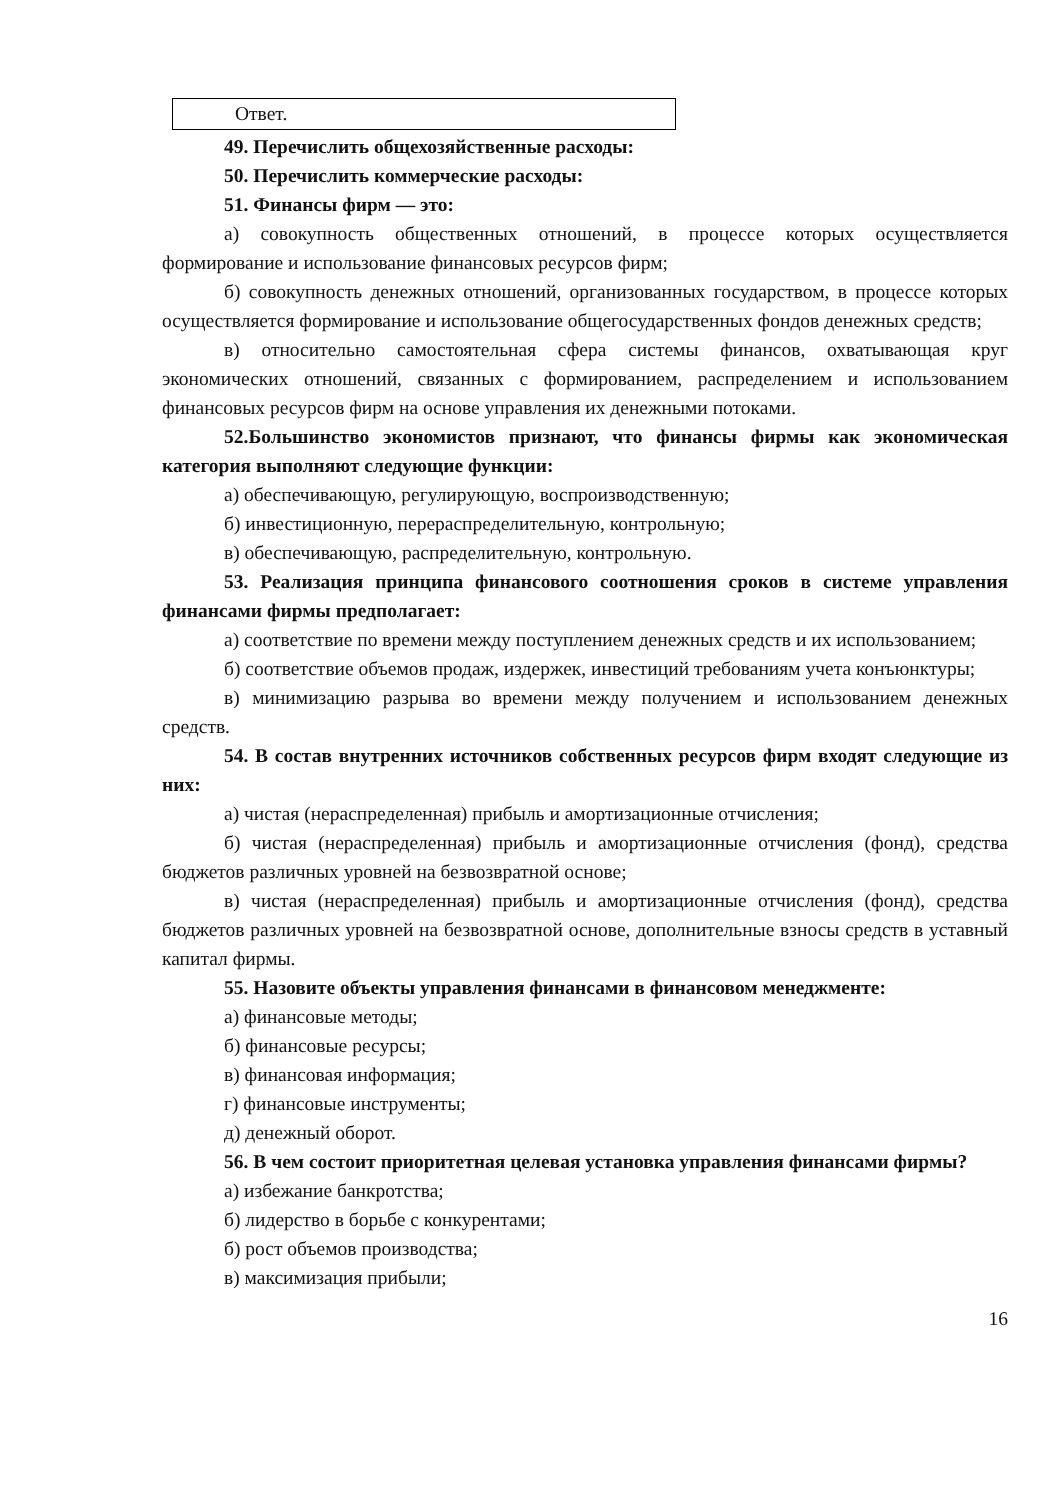Ответ.
49. Перечислить общехозяйственные расходы:
50. Перечислить коммерческие расходы:
51. Финансы фирм — это:
а) совокупность общественных отношений, в процессе которых осуществляется формирование и использование финансовых ресурсов фирм;
б) совокупность денежных отношений, организованных государством, в процессе которых осуществляется формирование и использование общегосударственных фондов денежных средств;
в) относительно самостоятельная сфера системы финансов, охватывающая круг экономических отношений, связанных с формированием, распределением и использованием финансовых ресурсов фирм на основе управления их денежными потоками.
52.Большинство экономистов признают, что финансы фирмы как экономическая категория выполняют следующие функции:
а) обеспечивающую, регулирующую, воспроизводственную;
б) инвестиционную, перераспределительную, контрольную;
в) обеспечивающую, распределительную, контрольную.
53. Реализация принципа финансового соотношения сроков в системе управления финансами фирмы предполагает:
а) соответствие по времени между поступлением денежных средств и их использованием;
б) соответствие объемов продаж, издержек, инвестиций требованиям учета конъюнктуры;
в) минимизацию разрыва во времени между получением и использованием денежных средств.
54. В состав внутренних источников собственных ресурсов фирм входят следующие из них:
а) чистая (нераспределенная) прибыль и амортизационные отчисления;
б) чистая (нераспределенная) прибыль и амортизационные отчисления (фонд), средства бюджетов различных уровней на безвозвратной основе;
в) чистая (нераспределенная) прибыль и амортизационные отчисления (фонд), средства бюджетов различных уровней на безвозвратной основе, дополнительные взносы средств в уставный капитал фирмы.
55. Назовите объекты управления финансами в финансовом менеджменте:
а) финансовые методы;
б) финансовые ресурсы;
в) финансовая информация;
г) финансовые инструменты;
д) денежный оборот.
56. В чем состоит приоритетная целевая установка управления финансами фирмы?
а) избежание банкротства;
б) лидерство в борьбе с конкурентами;
б) рост объемов производства;
в) максимизация прибыли;
16